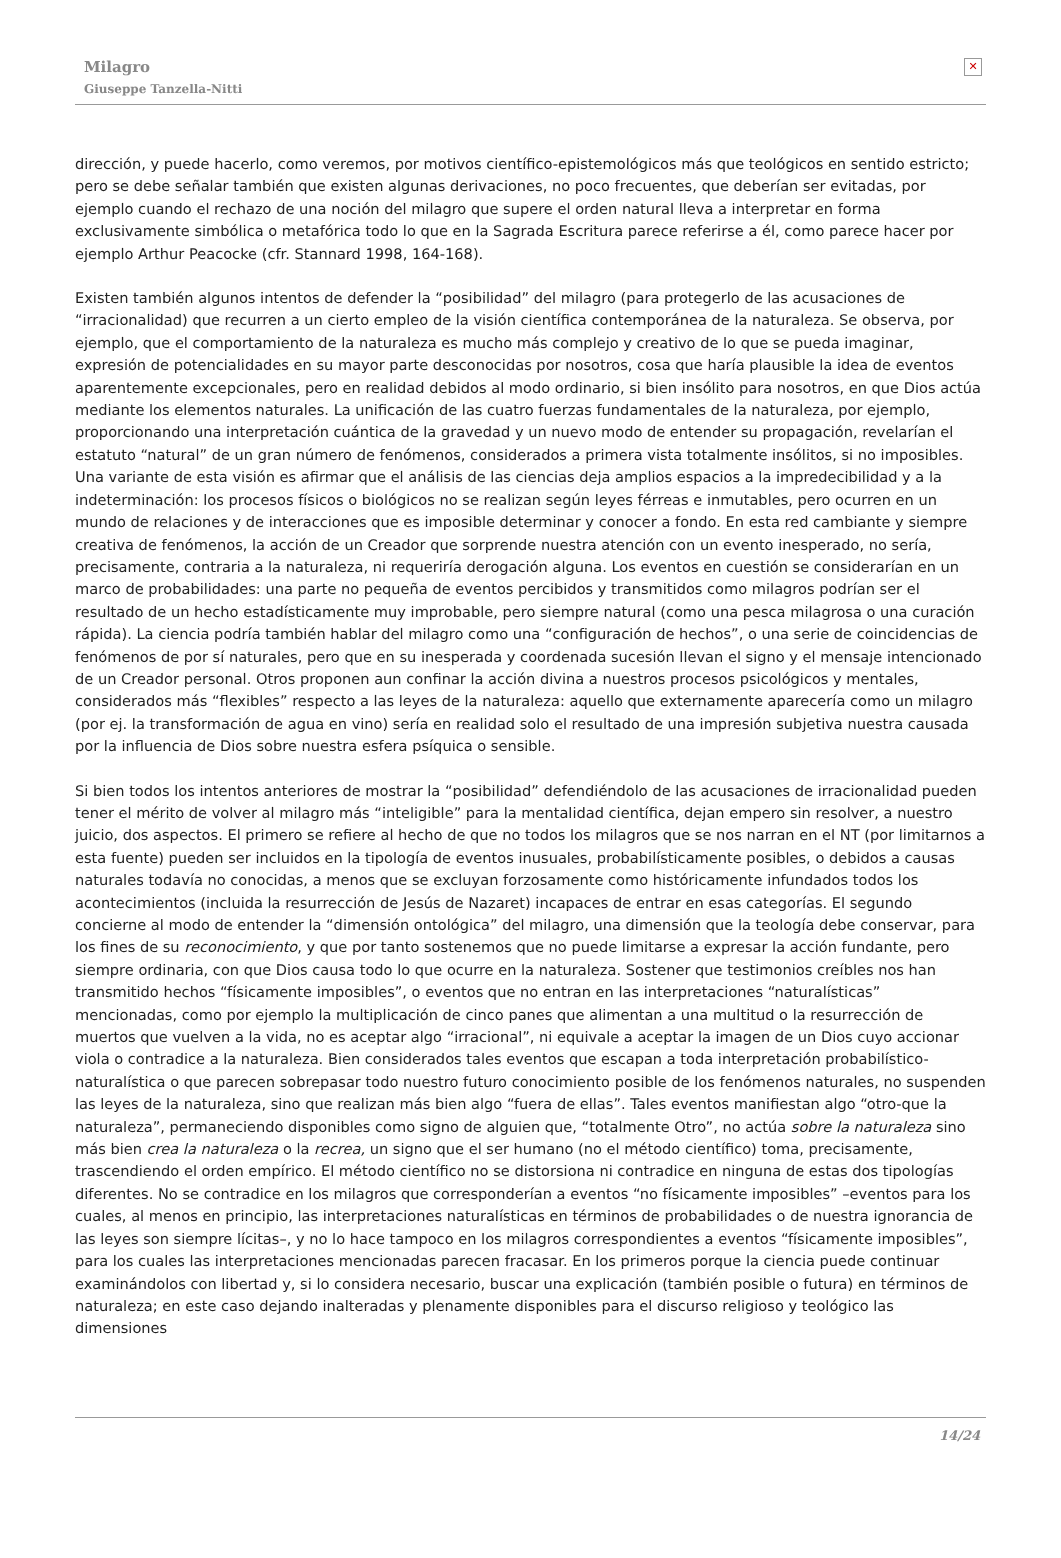Milagro
Giuseppe Tanzella-Nitti
✕
dirección, y puede hacerlo, como veremos, por motivos científico-epistemológicos más que teológicos en sentido estricto; pero se debe señalar también que existen algunas derivaciones, no poco frecuentes, que deberían ser evitadas, por ejemplo cuando el rechazo de una noción del milagro que supere el orden natural lleva a interpretar en forma exclusivamente simbólica o metafórica todo lo que en la Sagrada Escritura parece referirse a él, como parece hacer por ejemplo Arthur Peacocke (cfr. Stannard 1998, 164-168).
Existen también algunos intentos de defender la “posibilidad” del milagro (para protegerlo de las acusaciones de “irracionalidad) que recurren a un cierto empleo de la visión científica contemporánea de la naturaleza. Se observa, por ejemplo, que el comportamiento de la naturaleza es mucho más complejo y creativo de lo que se pueda imaginar, expresión de potencialidades en su mayor parte desconocidas por nosotros, cosa que haría plausible la idea de eventos aparentemente excepcionales, pero en realidad debidos al modo ordinario, si bien insólito para nosotros, en que Dios actúa mediante los elementos naturales. La unificación de las cuatro fuerzas fundamentales de la naturaleza, por ejemplo, proporcionando una interpretación cuántica de la gravedad y un nuevo modo de entender su propagación, revelarían el estatuto “natural” de un gran número de fenómenos, considerados a primera vista totalmente insólitos, si no imposibles. Una variante de esta visión es afirmar que el análisis de las ciencias deja amplios espacios a la impredecibilidad y a la indeterminación: los procesos físicos o biológicos no se realizan según leyes férreas e inmutables, pero ocurren en un mundo de relaciones y de interacciones que es imposible determinar y conocer a fondo. En esta red cambiante y siempre creativa de fenómenos, la acción de un Creador que sorprende nuestra atención con un evento inesperado, no sería, precisamente, contraria a la naturaleza, ni requeriría derogación alguna. Los eventos en cuestión se considerarían en un marco de probabilidades: una parte no pequeña de eventos percibidos y transmitidos como milagros podrían ser el resultado de un hecho estadísticamente muy improbable, pero siempre natural (como una pesca milagrosa o una curación rápida). La ciencia podría también hablar del milagro como una “configuración de hechos”, o una serie de coincidencias de fenómenos de por sí naturales, pero que en su inesperada y coordenada sucesión llevan el signo y el mensaje intencionado de un Creador personal. Otros proponen aun confinar la acción divina a nuestros procesos psicológicos y mentales, considerados más “flexibles” respecto a las leyes de la naturaleza: aquello que externamente aparecería como un milagro (por ej. la transformación de agua en vino) sería en realidad solo el resultado de una impresión subjetiva nuestra causada por la influencia de Dios sobre nuestra esfera psíquica o sensible.
Si bien todos los intentos anteriores de mostrar la “posibilidad” defendiéndolo de las acusaciones de irracionalidad pueden tener el mérito de volver al milagro más “inteligible” para la mentalidad científica, dejan empero sin resolver, a nuestro juicio, dos aspectos. El primero se refiere al hecho de que no todos los milagros que se nos narran en el NT (por limitarnos a esta fuente) pueden ser incluidos en la tipología de eventos inusuales, probabilísticamente posibles, o debidos a causas naturales todavía no conocidas, a menos que se excluyan forzosamente como históricamente infundados todos los acontecimientos (incluida la resurrección de Jesús de Nazaret) incapaces de entrar en esas categorías. El segundo concierne al modo de entender la “dimensión ontológica” del milagro, una dimensión que la teología debe conservar, para los fines de su reconocimiento, y que por tanto sostenemos que no puede limitarse a expresar la acción fundante, pero siempre ordinaria, con que Dios causa todo lo que ocurre en la naturaleza. Sostener que testimonios creíbles nos han transmitido hechos “físicamente imposibles”, o eventos que no entran en las interpretaciones “naturalísticas” mencionadas, como por ejemplo la multiplicación de cinco panes que alimentan a una multitud o la resurrección de muertos que vuelven a la vida, no es aceptar algo “irracional”, ni equivale a aceptar la imagen de un Dios cuyo accionar viola o contradice a la naturaleza. Bien considerados tales eventos que escapan a toda interpretación probabilístico-naturalística o que parecen sobrepasar todo nuestro futuro conocimiento posible de los fenómenos naturales, no suspenden las leyes de la naturaleza, sino que realizan más bien algo “fuera de ellas”. Tales eventos manifiestan algo “otro-que la naturaleza”, permaneciendo disponibles como signo de alguien que, “totalmente Otro”, no actúa sobre la naturaleza sino más bien crea la naturaleza o la recrea, un signo que el ser humano (no el método científico) toma, precisamente, trascendiendo el orden empírico. El método científico no se distorsiona ni contradice en ninguna de estas dos tipologías diferentes. No se contradice en los milagros que corresponderían a eventos “no físicamente imposibles” –eventos para los cuales, al menos en principio, las interpretaciones naturalísticas en términos de probabilidades o de nuestra ignorancia de las leyes son siempre lícitas–, y no lo hace tampoco en los milagros correspondientes a eventos “físicamente imposibles”, para los cuales las interpretaciones mencionadas parecen fracasar. En los primeros porque la ciencia puede continuar examinándolos con libertad y, si lo considera necesario, buscar una explicación (también posible o futura) en términos de naturaleza; en este caso dejando inalteradas y plenamente disponibles para el discurso religioso y teológico las dimensiones
14/24